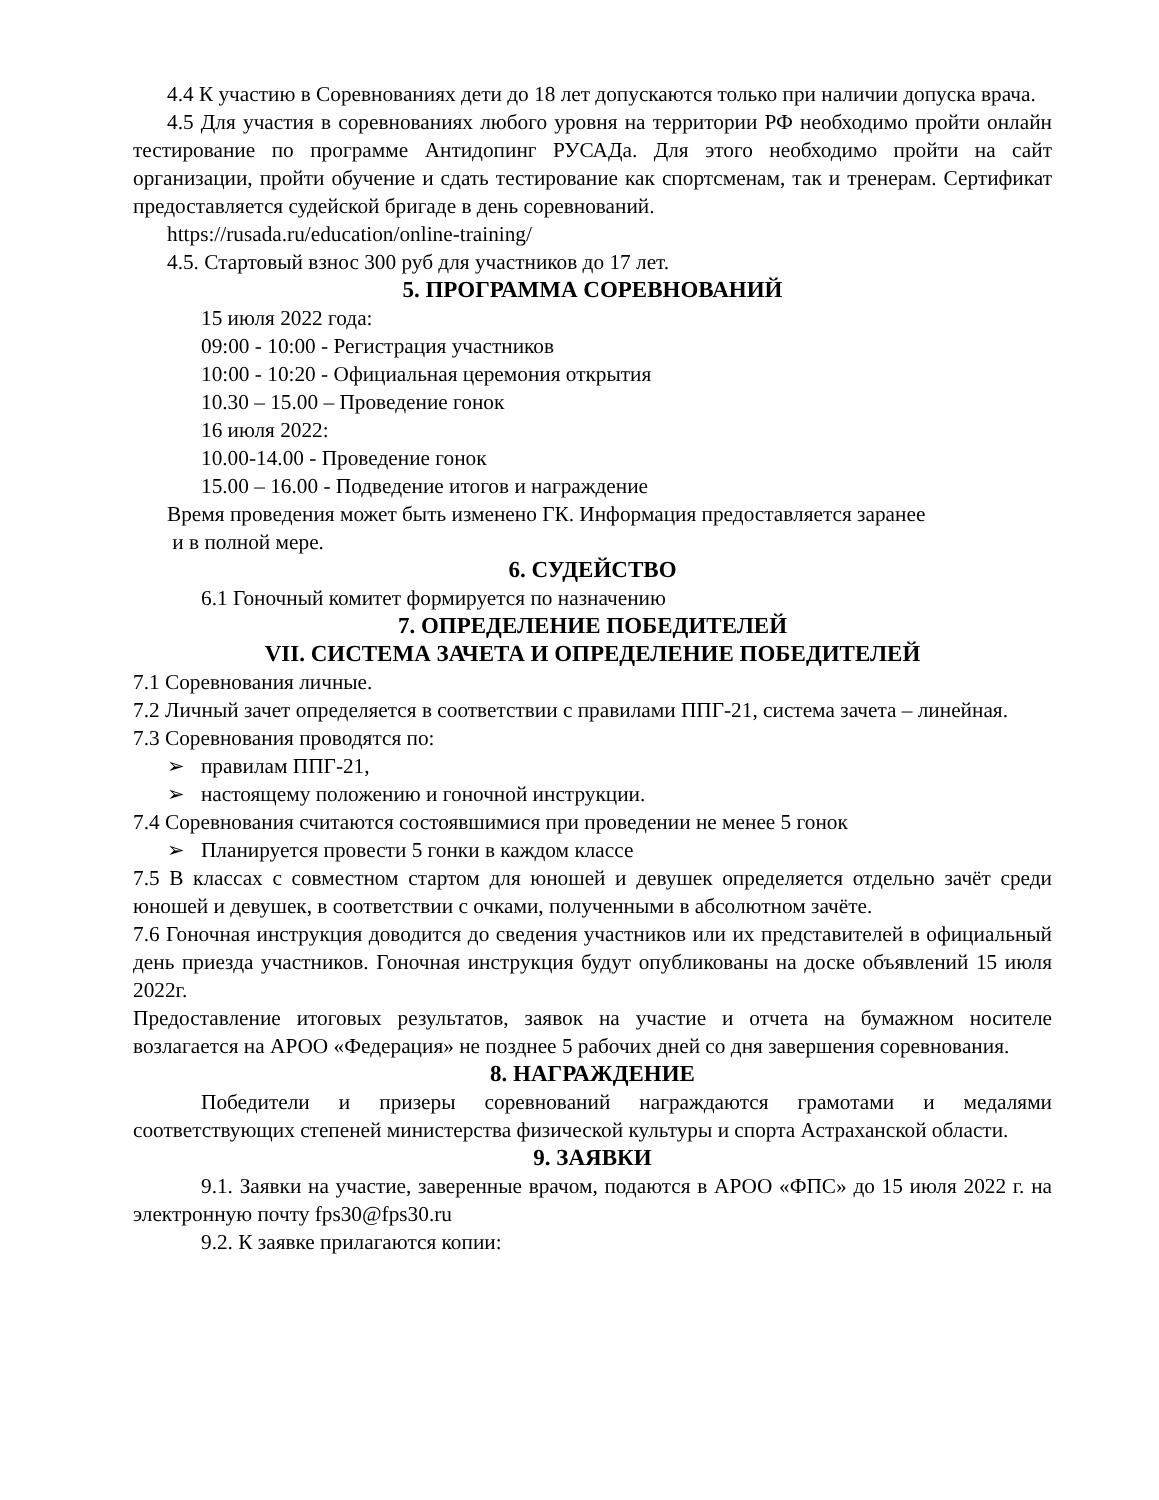4.4 К участию в Соревнованиях дети до 18 лет допускаются только при наличии допуска врача.
4.5 Для участия в соревнованиях любого уровня на территории РФ необходимо пройти онлайн тестирование по программе Антидопинг РУСАДа. Для этого необходимо пройти на сайт организации, пройти обучение и сдать тестирование как спортсменам, так и тренерам. Сертификат предоставляется судейской бригаде в день соревнований.
https://rusada.ru/education/online-training/
4.5. Стартовый взнос 300 руб для участников до 17 лет.
5. ПРОГРАММА СОРЕВНОВАНИЙ
15 июля 2022 года:
09:00 - 10:00 - Регистрация участников
10:00 - 10:20 - Официальная церемония открытия
10.30 – 15.00 – Проведение гонок
16 июля 2022:
10.00-14.00 - Проведение гонок
15.00 – 16.00 - Подведение итогов и награждение
Время проведения может быть изменено ГК. Информация предоставляется заранее
и в полной мере.
6. СУДЕЙСТВО
6.1 Гоночный комитет формируется по назначению
7. ОПРЕДЕЛЕНИЕ ПОБЕДИТЕЛЕЙ
VII. СИСТЕМА ЗАЧЕТА И ОПРЕДЕЛЕНИЕ ПОБЕДИТЕЛЕЙ
7.1 Соревнования личные.
7.2 Личный зачет определяется в соответствии с правилами ППГ-21, система зачета – линейная.
7.3 Соревнования проводятся по:
➢ правилам ППГ-21,
➢ настоящему положению и гоночной инструкции.
7.4 Соревнования считаются состоявшимися при проведении не менее 5 гонок
➢ Планируется провести 5 гонки в каждом классе
7.5 В классах с совместном стартом для юношей и девушек определяется отдельно зачёт среди юношей и девушек, в соответствии с очками, полученными в абсолютном зачёте.
7.6 Гоночная инструкция доводится до сведения участников или их представителей в официальный день приезда участников. Гоночная инструкция будут опубликованы на доске объявлений 15 июля 2022г.
Предоставление итоговых результатов, заявок на участие и отчета на бумажном носителе возлагается на АРОО «Федерация» не позднее 5 рабочих дней со дня завершения соревнования.
8. НАГРАЖДЕНИЕ
Победители и призеры соревнований награждаются грамотами и медалями соответствующих степеней министерства физической культуры и спорта Астраханской области.
9. ЗАЯВКИ
9.1. Заявки на участие, заверенные врачом, подаются в АРОО «ФПС» до 15 июля 2022 г. на электронную почту fps30@fps30.ru
9.2. К заявке прилагаются копии: